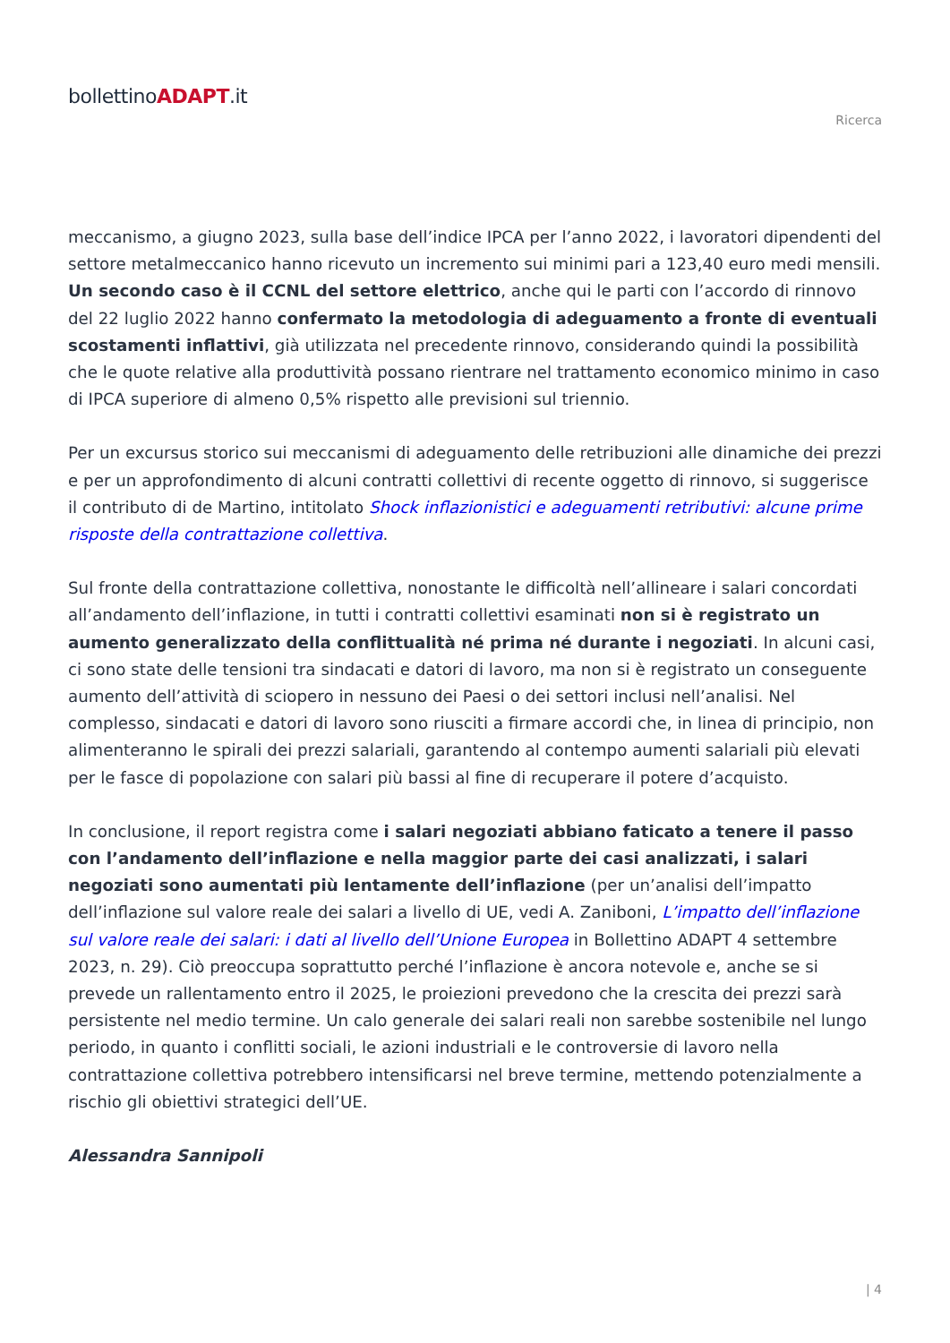bollettinoADAPT.it
Ricerca
meccanismo, a giugno 2023, sulla base dell’indice IPCA per l’anno 2022, i lavoratori dipendenti del settore metalmeccanico hanno ricevuto un incremento sui minimi pari a 123,40 euro medi mensili. Un secondo caso è il CCNL del settore elettrico, anche qui le parti con l’accordo di rinnovo del 22 luglio 2022 hanno confermato la metodologia di adeguamento a fronte di eventuali scostamenti inflattivi, già utilizzata nel precedente rinnovo, considerando quindi la possibilità che le quote relative alla produttività possano rientrare nel trattamento economico minimo in caso di IPCA superiore di almeno 0,5% rispetto alle previsioni sul triennio.
Per un excursus storico sui meccanismi di adeguamento delle retribuzioni alle dinamiche dei prezzi e per un approfondimento di alcuni contratti collettivi di recente oggetto di rinnovo, si suggerisce il contributo di de Martino, intitolato Shock inflazionistici e adeguamenti retributivi: alcune prime risposte della contrattazione collettiva.
Sul fronte della contrattazione collettiva, nonostante le difficoltà nell’allineare i salari concordati all’andamento dell’inflazione, in tutti i contratti collettivi esaminati non si è registrato un aumento generalizzato della conflittualità né prima né durante i negoziati. In alcuni casi, ci sono state delle tensioni tra sindacati e datori di lavoro, ma non si è registrato un conseguente aumento dell’attività di sciopero in nessuno dei Paesi o dei settori inclusi nell’analisi. Nel complesso, sindacati e datori di lavoro sono riusciti a firmare accordi che, in linea di principio, non alimenteranno le spirali dei prezzi salariali, garantendo al contempo aumenti salariali più elevati per le fasce di popolazione con salari più bassi al fine di recuperare il potere d’acquisto.
In conclusione, il report registra come i salari negoziati abbiano faticato a tenere il passo con l’andamento dell’inflazione e nella maggior parte dei casi analizzati, i salari negoziati sono aumentati più lentamente dell’inflazione (per un’analisi dell’impatto dell’inflazione sul valore reale dei salari a livello di UE, vedi A. Zaniboni, L’impatto dell’inflazione sul valore reale dei salari: i dati al livello dell’Unione Europea in Bollettino ADAPT 4 settembre 2023, n. 29). Ciò preoccupa soprattutto perché l’inflazione è ancora notevole e, anche se si prevede un rallentamento entro il 2025, le proiezioni prevedono che la crescita dei prezzi sarà persistente nel medio termine. Un calo generale dei salari reali non sarebbe sostenibile nel lungo periodo, in quanto i conflitti sociali, le azioni industriali e le controversie di lavoro nella contrattazione collettiva potrebbero intensificarsi nel breve termine, mettendo potenzialmente a rischio gli obiettivi strategici dell’UE.
Alessandra Sannipoli
| 4